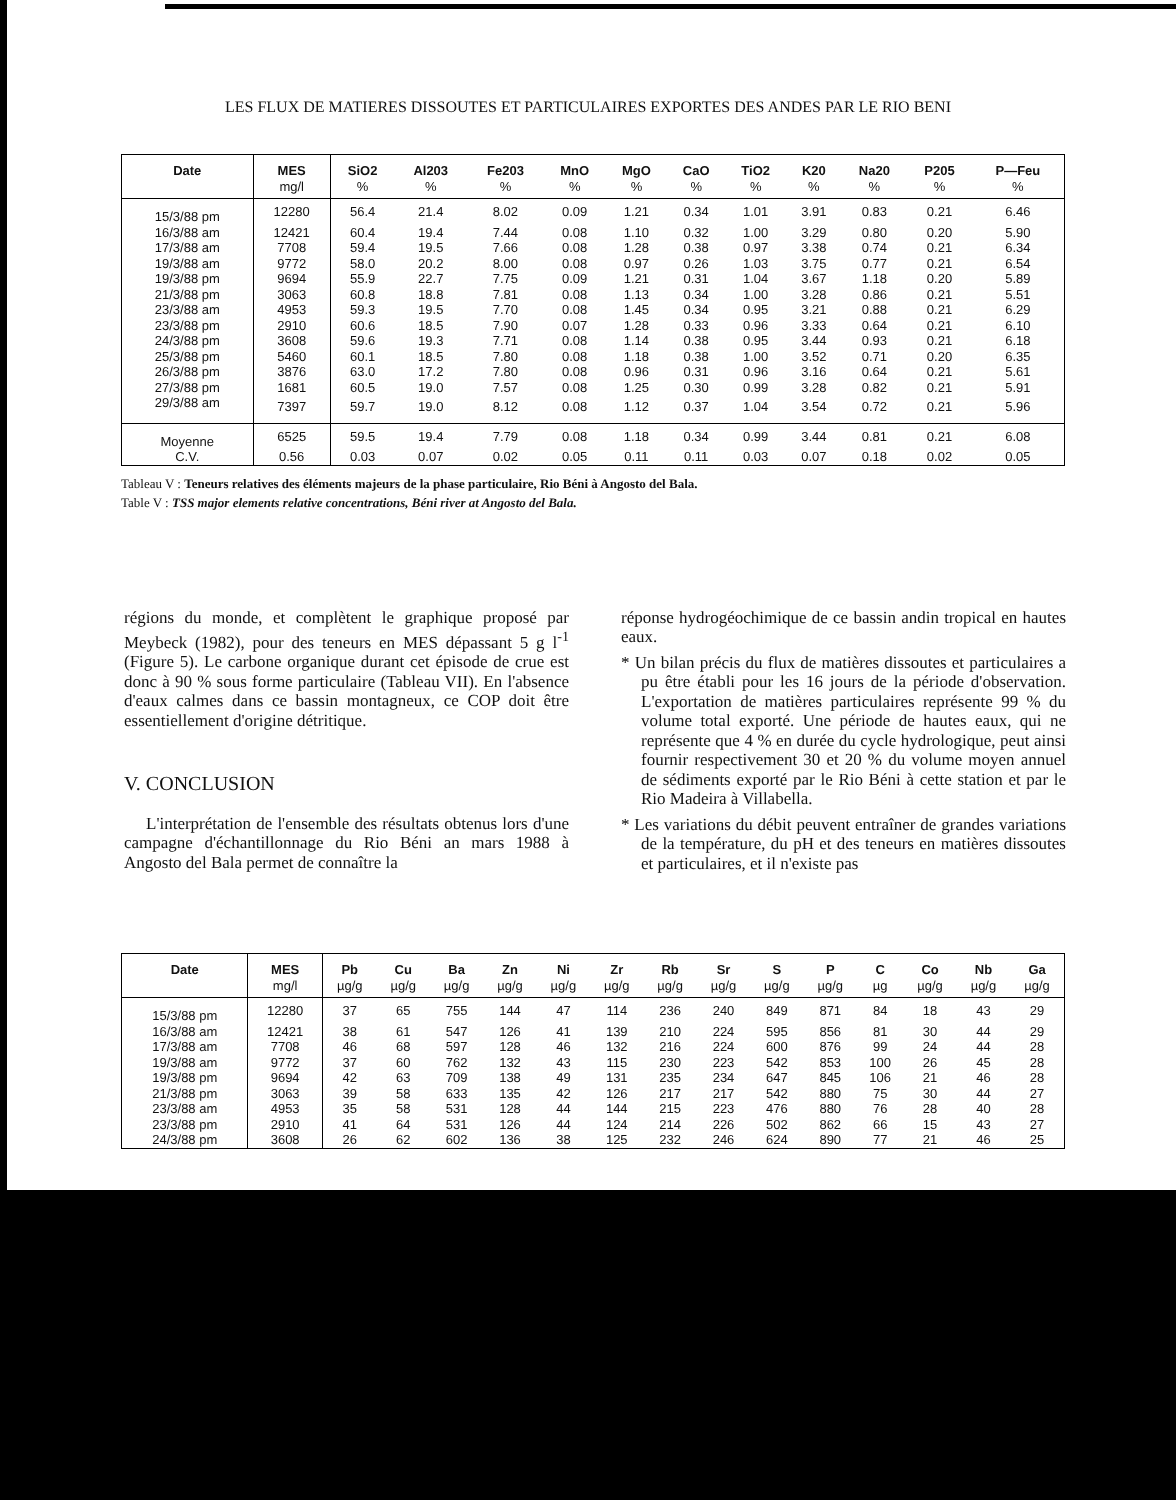LES FLUX DE MATIERES DISSOUTES ET PARTICULAIRES EXPORTES DES ANDES PAR LE RIO BENI
| Date | MES | SiO2 | Al203 | Fe203 | MnO | MgO | CaO | TiO2 | K20 | Na20 | P205 | P—Feu |
| --- | --- | --- | --- | --- | --- | --- | --- | --- | --- | --- | --- | --- |
| | mg/l | % | % | % | % | % | % | % | % | % | % | % |
| 15/3/88 pm | 12280 | 56.4 | 21.4 | 8.02 | 0.09 | 1.21 | 0.34 | 1.01 | 3.91 | 0.83 | 0.21 | 6.46 |
| 16/3/88 am | 12421 | 60.4 | 19.4 | 7.44 | 0.08 | 1.10 | 0.32 | 1.00 | 3.29 | 0.80 | 0.20 | 5.90 |
| 17/3/88 am | 7708 | 59.4 | 19.5 | 7.66 | 0.08 | 1.28 | 0.38 | 0.97 | 3.38 | 0.74 | 0.21 | 6.34 |
| 19/3/88 am | 9772 | 58.0 | 20.2 | 8.00 | 0.08 | 0.97 | 0.26 | 1.03 | 3.75 | 0.77 | 0.21 | 6.54 |
| 19/3/88 pm | 9694 | 55.9 | 22.7 | 7.75 | 0.09 | 1.21 | 0.31 | 1.04 | 3.67 | 1.18 | 0.20 | 5.89 |
| 21/3/88 pm | 3063 | 60.8 | 18.8 | 7.81 | 0.08 | 1.13 | 0.34 | 1.00 | 3.28 | 0.86 | 0.21 | 5.51 |
| 23/3/88 am | 4953 | 59.3 | 19.5 | 7.70 | 0.08 | 1.45 | 0.34 | 0.95 | 3.21 | 0.88 | 0.21 | 6.29 |
| 23/3/88 pm | 2910 | 60.6 | 18.5 | 7.90 | 0.07 | 1.28 | 0.33 | 0.96 | 3.33 | 0.64 | 0.21 | 6.10 |
| 24/3/88 pm | 3608 | 59.6 | 19.3 | 7.71 | 0.08 | 1.14 | 0.38 | 0.95 | 3.44 | 0.93 | 0.21 | 6.18 |
| 25/3/88 pm | 5460 | 60.1 | 18.5 | 7.80 | 0.08 | 1.18 | 0.38 | 1.00 | 3.52 | 0.71 | 0.20 | 6.35 |
| 26/3/88 pm | 3876 | 63.0 | 17.2 | 7.80 | 0.08 | 0.96 | 0.31 | 0.96 | 3.16 | 0.64 | 0.21 | 5.61 |
| 27/3/88 pm | 1681 | 60.5 | 19.0 | 7.57 | 0.08 | 1.25 | 0.30 | 0.99 | 3.28 | 0.82 | 0.21 | 5.91 |
| 29/3/88 am | 7397 | 59.7 | 19.0 | 8.12 | 0.08 | 1.12 | 0.37 | 1.04 | 3.54 | 0.72 | 0.21 | 5.96 |
| Moyenne | 6525 | 59.5 | 19.4 | 7.79 | 0.08 | 1.18 | 0.34 | 0.99 | 3.44 | 0.81 | 0.21 | 6.08 |
| C.V. | 0.56 | 0.03 | 0.07 | 0.02 | 0.05 | 0.11 | 0.11 | 0.03 | 0.07 | 0.18 | 0.02 | 0.05 |
Tableau V : Teneurs relatives des éléments majeurs de la phase particulaire, Rio Béni à Angosto del Bala.
Table V : TSS major elements relative concentrations, Béni river at Angosto del Bala.
régions du monde, et complètent le graphique proposé par Meybeck (1982), pour des teneurs en MES dépassant 5 g l<sup>-1</sup> (Figure 5). Le carbone organique durant cet épisode de crue est donc à 90 % sous forme particulaire (Tableau VII). En l'absence d'eaux calmes dans ce bassin montagneux, ce COP doit être essentiellement d'origine détritique.
V. CONCLUSION
L'interprétation de l'ensemble des résultats obtenus lors d'une campagne d'échantillonnage du Rio Béni an mars 1988 à Angosto del Bala permet de connaître la
réponse hydrogéochimique de ce bassin andin tropical en hautes eaux.
* Un bilan précis du flux de matières dissoutes et particulaires a pu être établi pour les 16 jours de la période d'observation. L'exportation de matières particulaires représente 99 % du volume total exporté. Une période de hautes eaux, qui ne représente que 4 % en durée du cycle hydrologique, peut ainsi fournir respectivement 30 et 20 % du volume moyen annuel de sédiments exporté par le Rio Béni à cette station et par le Rio Madeira à Villabella.
* Les variations du débit peuvent entraîner de grandes variations de la température, du pH et des teneurs en matières dissoutes et particulaires, et il n'existe pas
| Date | MES | Pb | Cu | Ba | Zn | Ni | Zr | Rb | Sr | S | P | C | Co | Nb | Ga |
| --- | --- | --- | --- | --- | --- | --- | --- | --- | --- | --- | --- | --- | --- | --- | --- |
| | mg/l | µg/g | µg/g | µg/g | µg/g | µg/g | µg/g | µg/g | µg/g | µg/g | µg/g | µg | µg/g | µg/g | µg/g |
| 15/3/88 pm | 12280 | 37 | 65 | 755 | 144 | 47 | 114 | 236 | 240 | 849 | 871 | 84 | 18 | 43 | 29 |
| 16/3/88 am | 12421 | 38 | 61 | 547 | 126 | 41 | 139 | 210 | 224 | 595 | 856 | 81 | 30 | 44 | 29 |
| 17/3/88 am | 7708 | 46 | 68 | 597 | 128 | 46 | 132 | 216 | 224 | 600 | 876 | 99 | 24 | 44 | 28 |
| 19/3/88 am | 9772 | 37 | 60 | 762 | 132 | 43 | 115 | 230 | 223 | 542 | 853 | 100 | 26 | 45 | 28 |
| 19/3/88 pm | 9694 | 42 | 63 | 709 | 138 | 49 | 131 | 235 | 234 | 647 | 845 | 106 | 21 | 46 | 28 |
| 21/3/88 pm | 3063 | 39 | 58 | 633 | 135 | 42 | 126 | 217 | 217 | 542 | 880 | 75 | 30 | 44 | 27 |
| 23/3/88 am | 4953 | 35 | 58 | 531 | 128 | 44 | 144 | 215 | 223 | 476 | 880 | 76 | 28 | 40 | 28 |
| 23/3/88 pm | 2910 | 41 | 64 | 531 | 126 | 44 | 124 | 214 | 226 | 502 | 862 | 66 | 15 | 43 | 27 |
| 24/3/88 pm | 3608 | 26 | 62 | 602 | 136 | 38 | 125 | 232 | 246 | 624 | 890 | 77 | 21 | 46 | 25 |